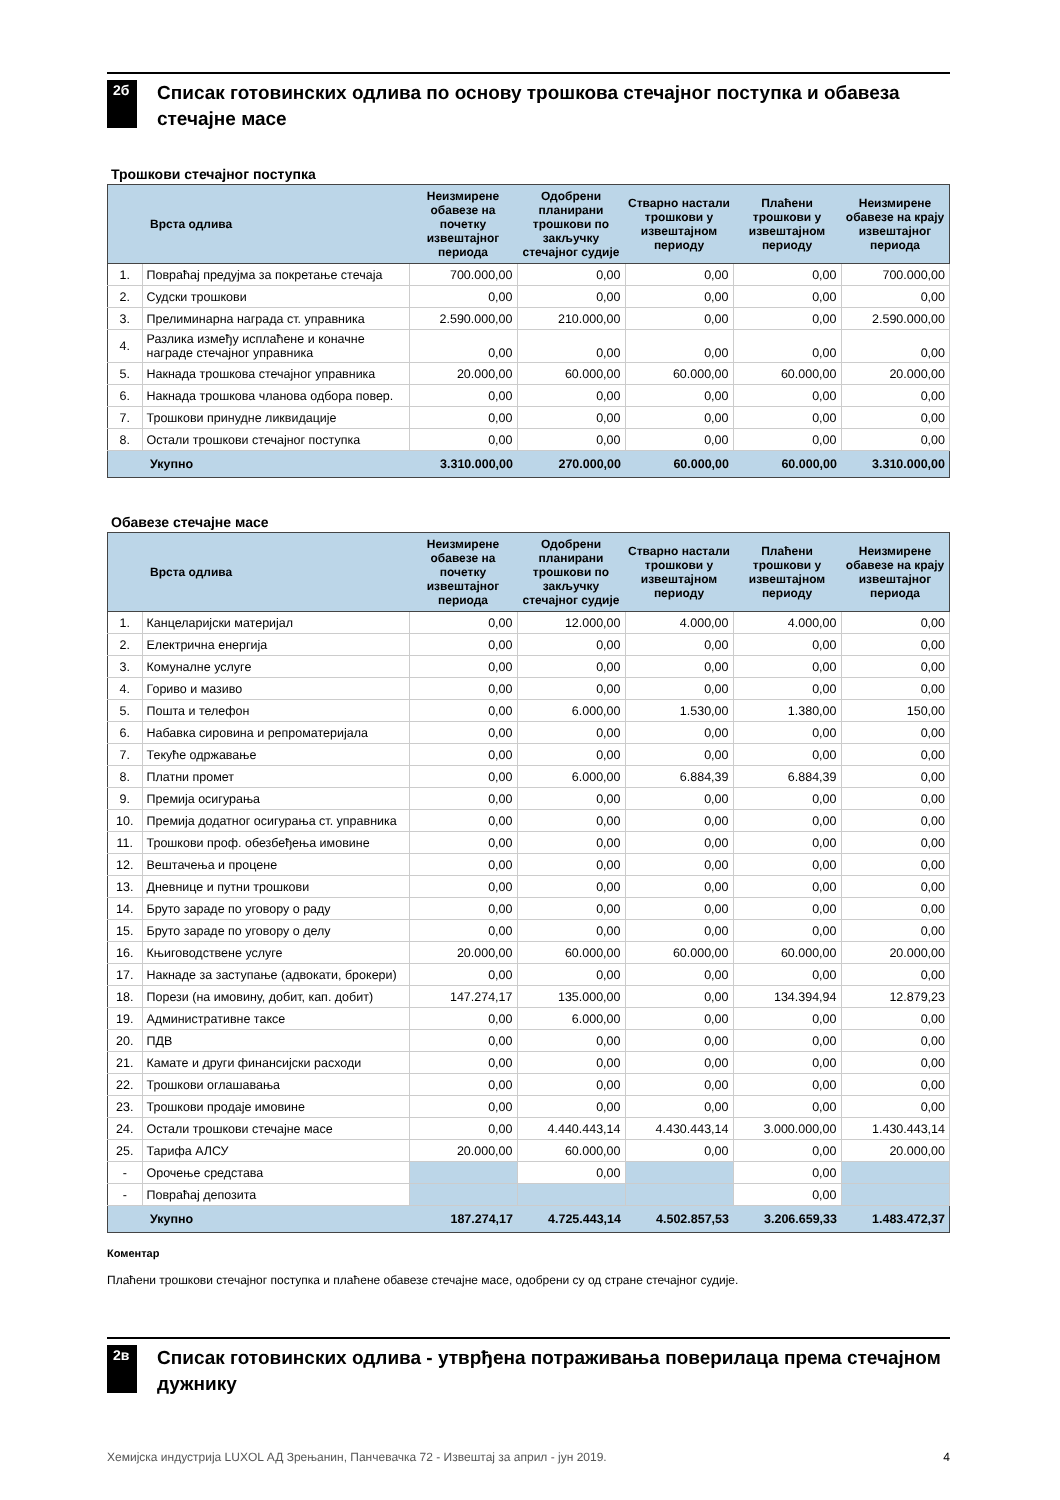2б
Списак готовинских одлива по основу трошкова стечајног поступка и обавеза стечајне масе
Трошкови стечајног поступка
| | Врста одлива | Неизмирене обавезе на почетку извештајног периода | Одобрени планирани трошкови по закључку стечајног судије | Стварно настали трошкови у извештајном периоду | Плаћени трошкови у извештајном периоду | Неизмирене обавезе на крају извештајног периода |
| --- | --- | --- | --- | --- | --- | --- |
| 1. | Повраћај предујма за покретање стечаја | 700.000,00 | 0,00 | 0,00 | 0,00 | 700.000,00 |
| 2. | Судски трошкови | 0,00 | 0,00 | 0,00 | 0,00 | 0,00 |
| 3. | Прелиминарна награда ст. управника | 2.590.000,00 | 210.000,00 | 0,00 | 0,00 | 2.590.000,00 |
| 4. | Разлика између исплаћене и коначне награде стечајног управника | 0,00 | 0,00 | 0,00 | 0,00 | 0,00 |
| 5. | Накнада трошкова стечајног управника | 20.000,00 | 60.000,00 | 60.000,00 | 60.000,00 | 20.000,00 |
| 6. | Накнада трошкова чланова одбора повер. | 0,00 | 0,00 | 0,00 | 0,00 | 0,00 |
| 7. | Трошкови принудне ликвидације | 0,00 | 0,00 | 0,00 | 0,00 | 0,00 |
| 8. | Остали трошкови стечајног поступка | 0,00 | 0,00 | 0,00 | 0,00 | 0,00 |
| | Укупно | 3.310.000,00 | 270.000,00 | 60.000,00 | 60.000,00 | 3.310.000,00 |
Обавезе стечајне масе
| | Врста одлива | Неизмирене обавезе на почетку извештајног периода | Одобрени планирани трошкови по закључку стечајног судије | Стварно настали трошкови у извештајном периоду | Плаћени трошкови у извештајном периоду | Неизмирене обавезе на крају извештајног периода |
| --- | --- | --- | --- | --- | --- | --- |
| 1. | Канцеларијски материјал | 0,00 | 12.000,00 | 4.000,00 | 4.000,00 | 0,00 |
| 2. | Електрична енергија | 0,00 | 0,00 | 0,00 | 0,00 | 0,00 |
| 3. | Комуналне услуге | 0,00 | 0,00 | 0,00 | 0,00 | 0,00 |
| 4. | Гориво и мазиво | 0,00 | 0,00 | 0,00 | 0,00 | 0,00 |
| 5. | Пошта и телефон | 0,00 | 6.000,00 | 1.530,00 | 1.380,00 | 150,00 |
| 6. | Набавка сировина и репроматеријала | 0,00 | 0,00 | 0,00 | 0,00 | 0,00 |
| 7. | Текуће одржавање | 0,00 | 0,00 | 0,00 | 0,00 | 0,00 |
| 8. | Платни промет | 0,00 | 6.000,00 | 6.884,39 | 6.884,39 | 0,00 |
| 9. | Премија осигурања | 0,00 | 0,00 | 0,00 | 0,00 | 0,00 |
| 10. | Премија додатног осигурања ст. управника | 0,00 | 0,00 | 0,00 | 0,00 | 0,00 |
| 11. | Трошкови проф. обезбеђења имовине | 0,00 | 0,00 | 0,00 | 0,00 | 0,00 |
| 12. | Вештачења и процене | 0,00 | 0,00 | 0,00 | 0,00 | 0,00 |
| 13. | Дневнице и путни трошкови | 0,00 | 0,00 | 0,00 | 0,00 | 0,00 |
| 14. | Бруто зараде по уговору о раду | 0,00 | 0,00 | 0,00 | 0,00 | 0,00 |
| 15. | Бруто зараде по уговору о делу | 0,00 | 0,00 | 0,00 | 0,00 | 0,00 |
| 16. | Књиговодствене услуге | 20.000,00 | 60.000,00 | 60.000,00 | 60.000,00 | 20.000,00 |
| 17. | Накнаде за заступање (адвокати, брокери) | 0,00 | 0,00 | 0,00 | 0,00 | 0,00 |
| 18. | Порези (на имовину, добит, кап. добит) | 147.274,17 | 135.000,00 | 0,00 | 134.394,94 | 12.879,23 |
| 19. | Административне таксе | 0,00 | 6.000,00 | 0,00 | 0,00 | 0,00 |
| 20. | ПДВ | 0,00 | 0,00 | 0,00 | 0,00 | 0,00 |
| 21. | Камате и други финансијски расходи | 0,00 | 0,00 | 0,00 | 0,00 | 0,00 |
| 22. | Трошкови оглашавања | 0,00 | 0,00 | 0,00 | 0,00 | 0,00 |
| 23. | Трошкови продаје имовине | 0,00 | 0,00 | 0,00 | 0,00 | 0,00 |
| 24. | Остали трошкови стечајне масе | 0,00 | 4.440.443,14 | 4.430.443,14 | 3.000.000,00 | 1.430.443,14 |
| 25. | Тарифа АЛСУ | 20.000,00 | 60.000,00 | 0,00 | 0,00 | 20.000,00 |
| - | Орочење средстава | | 0,00 | | 0,00 | |
| - | Повраћај депозита | | | | 0,00 | |
| | Укупно | 187.274,17 | 4.725.443,14 | 4.502.857,53 | 3.206.659,33 | 1.483.472,37 |
Коментар
Плаћени трошкови стечајног поступка и плаћене обавезе стечајне масе, одобрени су од стране стечајног судије.
2в
Списак готовинских одлива - утврђена потраживања поверилаца према стечајном дужнику
Хемијска индустрија LUXOL АД Зрењанин, Панчевачка 72 - Извештај за април - јун 2019. 4